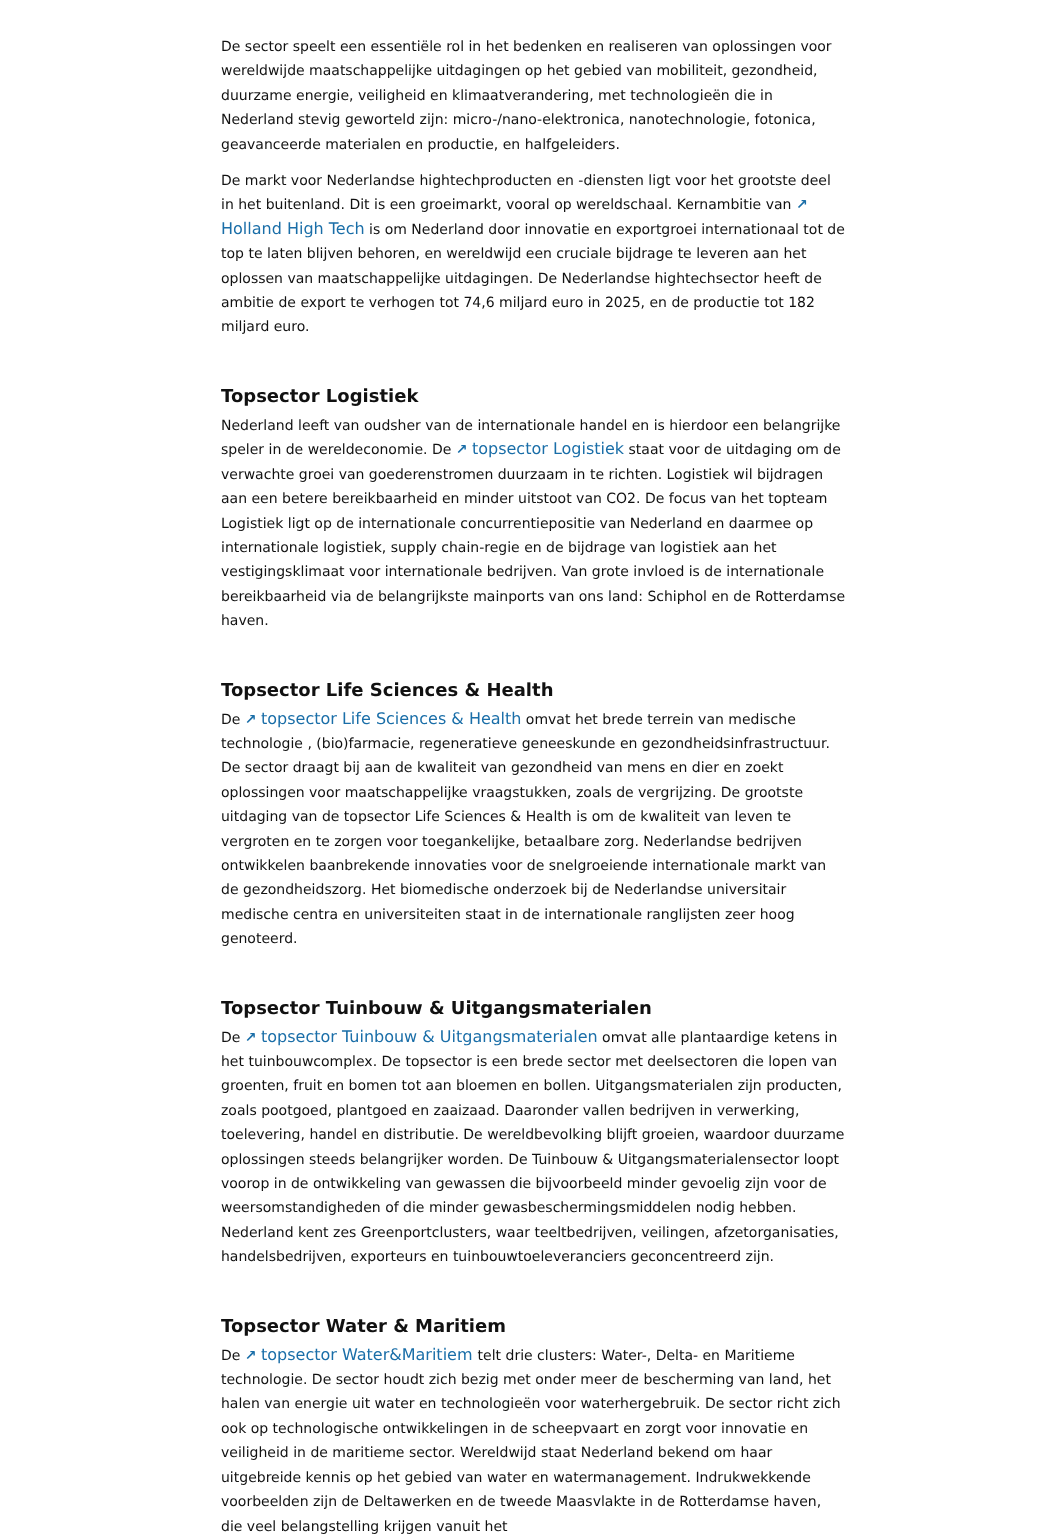De sector speelt een essentiële rol in het bedenken en realiseren van oplossingen voor wereldwijde maatschappelijke uitdagingen op het gebied van mobiliteit, gezondheid, duurzame energie, veiligheid en klimaatverandering, met technologieën die in Nederland stevig geworteld zijn: micro-/nano-elektronica, nanotechnologie, fotonica, geavanceerde materialen en productie, en halfgeleiders.
De markt voor Nederlandse hightechproducten en -diensten ligt voor het grootste deel in het buitenland. Dit is een groeimarkt, vooral op wereldschaal. Kernambitie van ↗ Holland High Tech is om Nederland door innovatie en exportgroei internationaal tot de top te laten blijven behoren, en wereldwijd een cruciale bijdrage te leveren aan het oplossen van maatschappelijke uitdagingen. De Nederlandse hightechsector heeft de ambitie de export te verhogen tot 74,6 miljard euro in 2025, en de productie tot 182 miljard euro.
Topsector Logistiek
Nederland leeft van oudsher van de internationale handel en is hierdoor een belangrijke speler in de wereldeconomie. De ↗ topsector Logistiek staat voor de uitdaging om de verwachte groei van goederenstromen duurzaam in te richten. Logistiek wil bijdragen aan een betere bereikbaarheid en minder uitstoot van CO2. De focus van het topteam Logistiek ligt op de internationale concurrentiepositie van Nederland en daarmee op internationale logistiek, supply chain-regie en de bijdrage van logistiek aan het vestigingsklimaat voor internationale bedrijven. Van grote invloed is de internationale bereikbaarheid via de belangrijkste mainports van ons land: Schiphol en de Rotterdamse haven.
Topsector Life Sciences & Health
De ↗ topsector Life Sciences & Health omvat het brede terrein van medische technologie , (bio)farmacie, regeneratieve geneeskunde en gezondheidsinfrastructuur. De sector draagt bij aan de kwaliteit van gezondheid van mens en dier en zoekt oplossingen voor maatschappelijke vraagstukken, zoals de vergrijzing. De grootste uitdaging van de topsector Life Sciences & Health is om de kwaliteit van leven te vergroten en te zorgen voor toegankelijke, betaalbare zorg. Nederlandse bedrijven ontwikkelen baanbrekende innovaties voor de snelgroeiende internationale markt van de gezondheidszorg. Het biomedische onderzoek bij de Nederlandse universitair medische centra en universiteiten staat in de internationale ranglijsten zeer hoog genoteerd.
Topsector Tuinbouw & Uitgangsmaterialen
De ↗ topsector Tuinbouw & Uitgangsmaterialen omvat alle plantaardige ketens in het tuinbouwcomplex. De topsector is een brede sector met deelsectoren die lopen van groenten, fruit en bomen tot aan bloemen en bollen. Uitgangsmaterialen zijn producten, zoals pootgoed, plantgoed en zaaizaad. Daaronder vallen bedrijven in verwerking, toelevering, handel en distributie. De wereldbevolking blijft groeien, waardoor duurzame oplossingen steeds belangrijker worden. De Tuinbouw & Uitgangsmaterialensector loopt voorop in de ontwikkeling van gewassen die bijvoorbeeld minder gevoelig zijn voor de weersomstandigheden of die minder gewasbeschermingsmiddelen nodig hebben. Nederland kent zes Greenportclusters, waar teeltbedrijven, veilingen, afzetorganisaties, handelsbedrijven, exporteurs en tuinbouwtoeleveranciers geconcentreerd zijn.
Topsector Water & Maritiem
De ↗ topsector Water&Maritiem telt drie clusters: Water-, Delta- en Maritieme technologie. De sector houdt zich bezig met onder meer de bescherming van land, het halen van energie uit water en technologieën voor waterhergebruik. De sector richt zich ook op technologische ontwikkelingen in de scheepvaart en zorgt voor innovatie en veiligheid in de maritieme sector. Wereldwijd staat Nederland bekend om haar uitgebreide kennis op het gebied van water en watermanagement. Indrukwekkende voorbeelden zijn de Deltawerken en de tweede Maasvlakte in de Rotterdamse haven, die veel belangstelling krijgen vanuit het